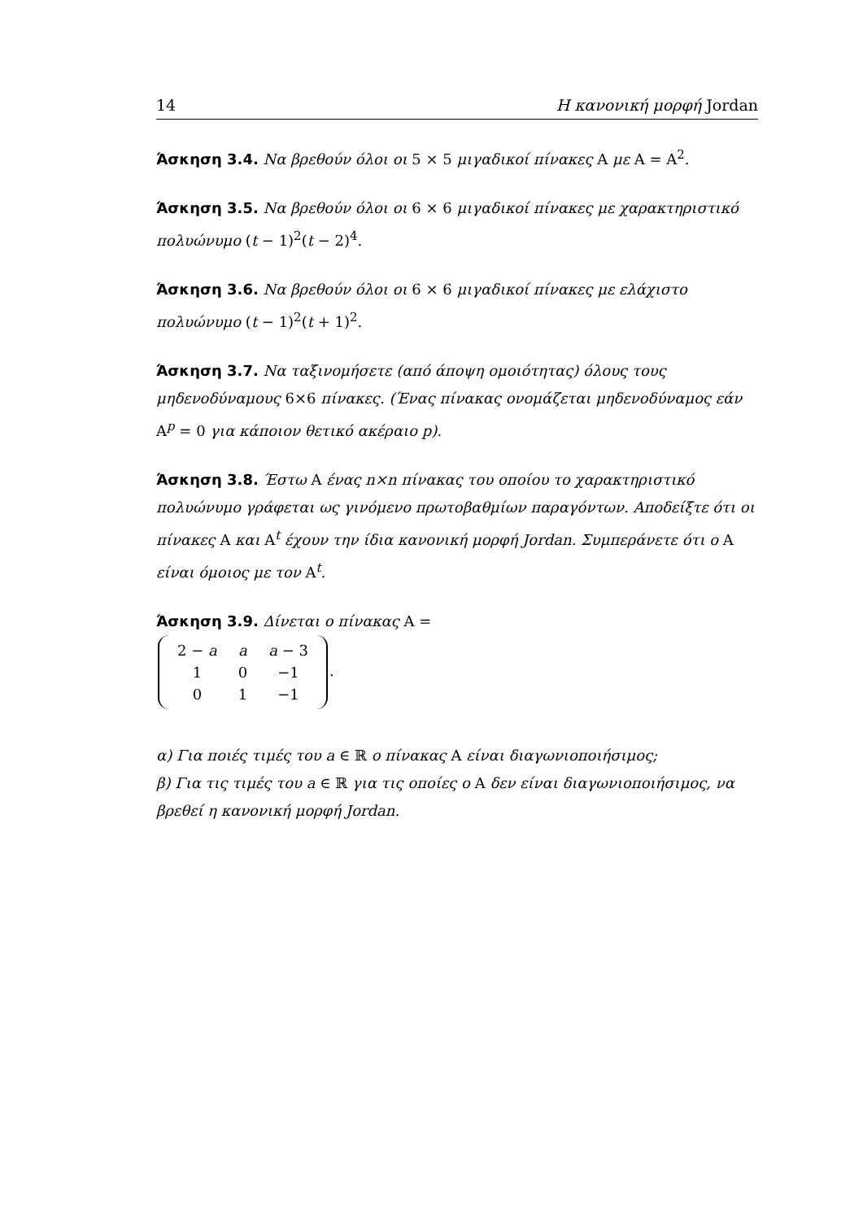14 Η κανονική μορφή Jordan
Άσκηση 3.4. Να βρεθούν όλοι οι 5 × 5 μιγαδικοί πίνακες A με A = A<sup>2</sup>.
Άσκηση 3.5. Να βρεθούν όλοι οι 6 × 6 μιγαδικοί πίνακες με χαρακτηριστικό πολυώνυμο (t − 1)<sup>2</sup>(t − 2)<sup>4</sup>.
Άσκηση 3.6. Να βρεθούν όλοι οι 6 × 6 μιγαδικοί πίνακες με ελάχιστο πολυώνυμο (t − 1)<sup>2</sup>(t + 1)<sup>2</sup>.
Άσκηση 3.7. Να ταξινομήσετε (από άποψη ομοιότητας) όλους τους μηδενοδύναμους 6×6 πίνακες. (Ένας πίνακας ονομάζεται μηδενοδύναμος εάν A<sup>p</sup> = 0 για κάποιον θετικό ακέραιο p).
Άσκηση 3.8. Έστω A ένας n×n πίνακας του οποίου το χαρακτηριστικό πολυώνυμο γράφεται ως γινόμενο πρωτοβαθμίων παραγόντων. Αποδείξτε ότι οι πίνακες A και A<sup>t</sup> έχουν την ίδια κανονική μορφή Jordan. Συμπεράνετε ότι ο A είναι όμοιος με τον A<sup>t</sup>.
Άσκηση 3.9. Δίνεται ο πίνακας A =
| 2 − a | a | a − 3 |
| 1 | 0 | −1 |
| 0 | 1 | −1 |
.
α) Για ποιές τιμές του a ∈ ℝ ο πίνακας A είναι διαγωνιοποιήσιμος;
β) Για τις τιμές του a ∈ ℝ για τις οποίες ο A δεν είναι διαγωνιοποιήσιμος, να βρεθεί η κανονική μορφή Jordan.